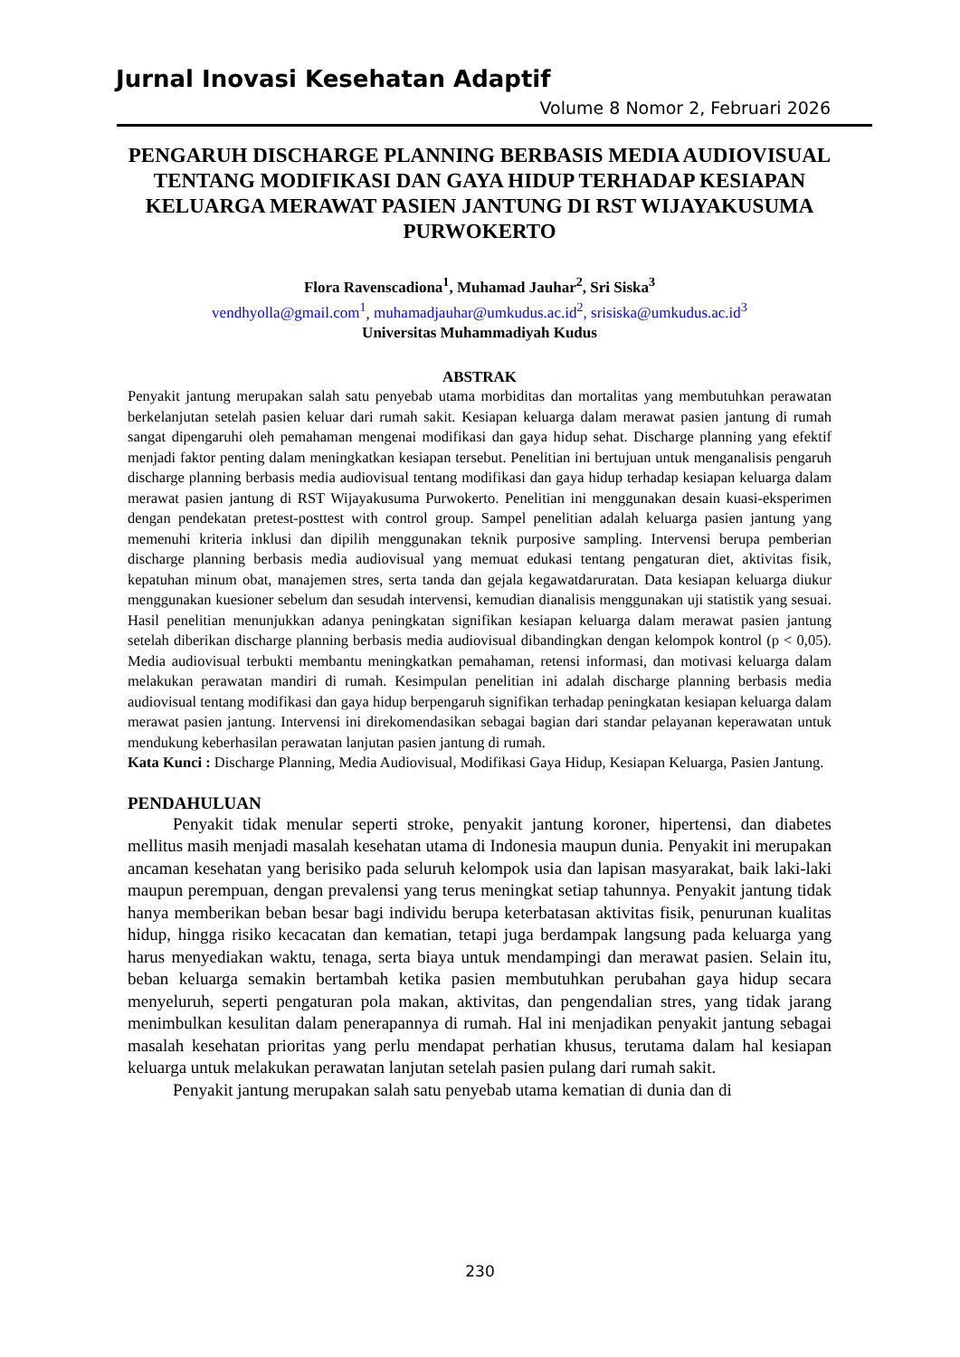Jurnal Inovasi Kesehatan Adaptif
Volume 8 Nomor 2, Februari 2026
PENGARUH DISCHARGE PLANNING BERBASIS MEDIA AUDIOVISUAL TENTANG MODIFIKASI DAN GAYA HIDUP TERHADAP KESIAPAN KELUARGA MERAWAT PASIEN JANTUNG DI RST WIJAYAKUSUMA PURWOKERTO
Flora Ravenscadiona<sup>1</sup>, Muhamad Jauhar<sup>2</sup>, Sri Siska<sup>3</sup>
vendhyolla@gmail.com<sup>1</sup>, muhamadjauhar@umkudus.ac.id<sup>2</sup>, srisiska@umkudus.ac.id<sup>3</sup>
Universitas Muhammadiyah Kudus
ABSTRAK
Penyakit jantung merupakan salah satu penyebab utama morbiditas dan mortalitas yang membutuhkan perawatan berkelanjutan setelah pasien keluar dari rumah sakit. Kesiapan keluarga dalam merawat pasien jantung di rumah sangat dipengaruhi oleh pemahaman mengenai modifikasi dan gaya hidup sehat. Discharge planning yang efektif menjadi faktor penting dalam meningkatkan kesiapan tersebut. Penelitian ini bertujuan untuk menganalisis pengaruh discharge planning berbasis media audiovisual tentang modifikasi dan gaya hidup terhadap kesiapan keluarga dalam merawat pasien jantung di RST Wijayakusuma Purwokerto. Penelitian ini menggunakan desain kuasi-eksperimen dengan pendekatan pretest-posttest with control group. Sampel penelitian adalah keluarga pasien jantung yang memenuhi kriteria inklusi dan dipilih menggunakan teknik purposive sampling. Intervensi berupa pemberian discharge planning berbasis media audiovisual yang memuat edukasi tentang pengaturan diet, aktivitas fisik, kepatuhan minum obat, manajemen stres, serta tanda dan gejala kegawatdaruratan. Data kesiapan keluarga diukur menggunakan kuesioner sebelum dan sesudah intervensi, kemudian dianalisis menggunakan uji statistik yang sesuai. Hasil penelitian menunjukkan adanya peningkatan signifikan kesiapan keluarga dalam merawat pasien jantung setelah diberikan discharge planning berbasis media audiovisual dibandingkan dengan kelompok kontrol (p < 0,05). Media audiovisual terbukti membantu meningkatkan pemahaman, retensi informasi, dan motivasi keluarga dalam melakukan perawatan mandiri di rumah. Kesimpulan penelitian ini adalah discharge planning berbasis media audiovisual tentang modifikasi dan gaya hidup berpengaruh signifikan terhadap peningkatan kesiapan keluarga dalam merawat pasien jantung. Intervensi ini direkomendasikan sebagai bagian dari standar pelayanan keperawatan untuk mendukung keberhasilan perawatan lanjutan pasien jantung di rumah.
Kata Kunci : Discharge Planning, Media Audiovisual, Modifikasi Gaya Hidup, Kesiapan Keluarga, Pasien Jantung.
PENDAHULUAN
Penyakit tidak menular seperti stroke, penyakit jantung koroner, hipertensi, dan diabetes mellitus masih menjadi masalah kesehatan utama di Indonesia maupun dunia. Penyakit ini merupakan ancaman kesehatan yang berisiko pada seluruh kelompok usia dan lapisan masyarakat, baik laki-laki maupun perempuan, dengan prevalensi yang terus meningkat setiap tahunnya. Penyakit jantung tidak hanya memberikan beban besar bagi individu berupa keterbatasan aktivitas fisik, penurunan kualitas hidup, hingga risiko kecacatan dan kematian, tetapi juga berdampak langsung pada keluarga yang harus menyediakan waktu, tenaga, serta biaya untuk mendampingi dan merawat pasien. Selain itu, beban keluarga semakin bertambah ketika pasien membutuhkan perubahan gaya hidup secara menyeluruh, seperti pengaturan pola makan, aktivitas, dan pengendalian stres, yang tidak jarang menimbulkan kesulitan dalam penerapannya di rumah. Hal ini menjadikan penyakit jantung sebagai masalah kesehatan prioritas yang perlu mendapat perhatian khusus, terutama dalam hal kesiapan keluarga untuk melakukan perawatan lanjutan setelah pasien pulang dari rumah sakit.
Penyakit jantung merupakan salah satu penyebab utama kematian di dunia dan di
230